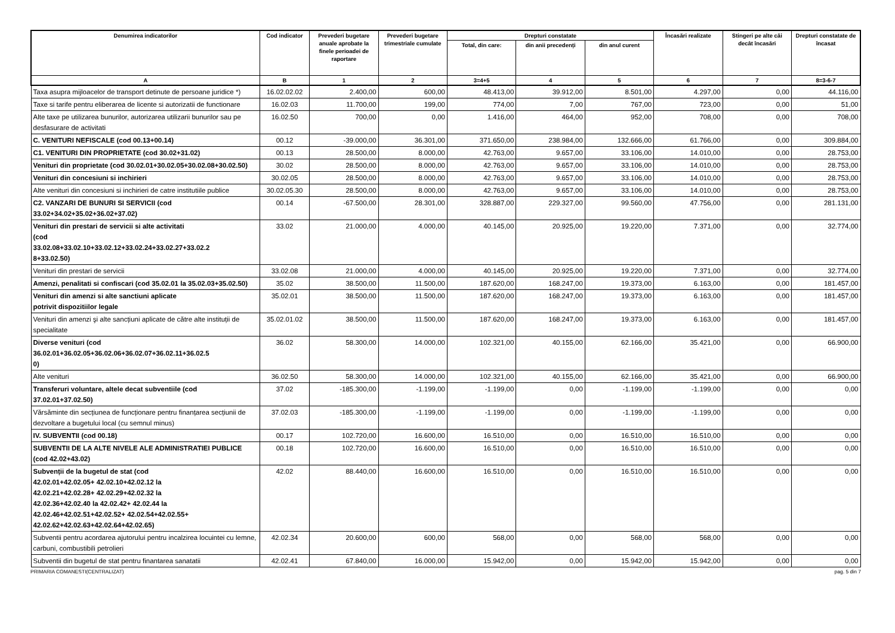| Denumirea indicatorilor | Cod indicator | Prevederi bugetare anuale aprobate la finele perioadei de raportare | Prevederi bugetare trimestriale cumulate | Drepturi constatate | | | Încasări realizate | Stingeri pe alte căi decât încasări | Drepturi constatate de încasat |
| --- | --- | --- | --- | --- | --- | --- | --- | --- | --- |
| | | | | Total, din care: | din anii precedenți | din anul curent | | | |
| A | B | 1 | 2 | 3=4+5 | 4 | 5 | 6 | 7 | 8=3-6-7 |
| Taxa asupra mijloacelor de transport detinute de persoane juridice *) | 16.02.02.02 | 2.400,00 | 600,00 | 48.413,00 | 39.912,00 | 8.501,00 | 4.297,00 | 0,00 | 44.116,00 |
| Taxe si tarife pentru eliberarea de licente si autorizatii de functionare | 16.02.03 | 11.700,00 | 199,00 | 774,00 | 7,00 | 767,00 | 723,00 | 0,00 | 51,00 |
| Alte taxe pe utilizarea bunurilor, autorizarea utilizarii bunurilor sau pe desfasurare de activitati | 16.02.50 | 700,00 | 0,00 | 1.416,00 | 464,00 | 952,00 | 708,00 | 0,00 | 708,00 |
| C. VENITURI NEFISCALE (cod 00.13+00.14) | 00.12 | -39.000,00 | 36.301,00 | 371.650,00 | 238.984,00 | 132.666,00 | 61.766,00 | 0,00 | 309.884,00 |
| C1. VENITURI DIN PROPRIETATE (cod 30.02+31.02) | 00.13 | 28.500,00 | 8.000,00 | 42.763,00 | 9.657,00 | 33.106,00 | 14.010,00 | 0,00 | 28.753,00 |
| Venituri din proprietate (cod 30.02.01+30.02.05+30.02.08+30.02.50) | 30.02 | 28.500,00 | 8.000,00 | 42.763,00 | 9.657,00 | 33.106,00 | 14.010,00 | 0,00 | 28.753,00 |
| Venituri din concesiuni si inchirieri | 30.02.05 | 28.500,00 | 8.000,00 | 42.763,00 | 9.657,00 | 33.106,00 | 14.010,00 | 0,00 | 28.753,00 |
| Alte venituri din concesiuni si inchirieri de catre institutiile publice | 30.02.05.30 | 28.500,00 | 8.000,00 | 42.763,00 | 9.657,00 | 33.106,00 | 14.010,00 | 0,00 | 28.753,00 |
| C2. VANZARI DE BUNURI SI SERVICII (cod 33.02+34.02+35.02+36.02+37.02) | 00.14 | -67.500,00 | 28.301,00 | 328.887,00 | 229.327,00 | 99.560,00 | 47.756,00 | 0,00 | 281.131,00 |
| Venituri din prestari de servicii si alte activitati (cod 33.02.08+33.02.10+33.02.12+33.02.24+33.02.27+33.02.2 8+33.02.50) | 33.02 | 21.000,00 | 4.000,00 | 40.145,00 | 20.925,00 | 19.220,00 | 7.371,00 | 0,00 | 32.774,00 |
| Venituri din prestari de servicii | 33.02.08 | 21.000,00 | 4.000,00 | 40.145,00 | 20.925,00 | 19.220,00 | 7.371,00 | 0,00 | 32.774,00 |
| Amenzi, penalitati si confiscari (cod 35.02.01 la 35.02.03+35.02.50) | 35.02 | 38.500,00 | 11.500,00 | 187.620,00 | 168.247,00 | 19.373,00 | 6.163,00 | 0,00 | 181.457,00 |
| Venituri din amenzi si alte sanctiuni aplicate potrivit dispozitiilor legale | 35.02.01 | 38.500,00 | 11.500,00 | 187.620,00 | 168.247,00 | 19.373,00 | 6.163,00 | 0,00 | 181.457,00 |
| Venituri din amenzi şi alte sancțiuni aplicate de către alte instituții de specialitate | 35.02.01.02 | 38.500,00 | 11.500,00 | 187.620,00 | 168.247,00 | 19.373,00 | 6.163,00 | 0,00 | 181.457,00 |
| Diverse venituri (cod 36.02.01+36.02.05+36.02.06+36.02.07+36.02.11+36.02.5 0) | 36.02 | 58.300,00 | 14.000,00 | 102.321,00 | 40.155,00 | 62.166,00 | 35.421,00 | 0,00 | 66.900,00 |
| Alte venituri | 36.02.50 | 58.300,00 | 14.000,00 | 102.321,00 | 40.155,00 | 62.166,00 | 35.421,00 | 0,00 | 66.900,00 |
| Transferuri voluntare, altele decat subventiile (cod 37.02.01+37.02.50) | 37.02 | -185.300,00 | -1.199,00 | -1.199,00 | 0,00 | -1.199,00 | -1.199,00 | 0,00 | 0,00 |
| Vărsăminte din secțiunea de funcționare pentru finanțarea secțiunii de dezvoltare a bugetului local (cu semnul minus) | 37.02.03 | -185.300,00 | -1.199,00 | -1.199,00 | 0,00 | -1.199,00 | -1.199,00 | 0,00 | 0,00 |
| IV. SUBVENTII (cod 00.18) | 00.17 | 102.720,00 | 16.600,00 | 16.510,00 | 0,00 | 16.510,00 | 16.510,00 | 0,00 | 0,00 |
| SUBVENTII DE LA ALTE NIVELE ALE ADMINISTRATIEI PUBLICE (cod 42.02+43.02) | 00.18 | 102.720,00 | 16.600,00 | 16.510,00 | 0,00 | 16.510,00 | 16.510,00 | 0,00 | 0,00 |
| Subvenții de la bugetul de stat (cod 42.02.01+42.02.05+ 42.02.10+42.02.12 la 42.02.21+42.02.28+ 42.02.29+42.02.32 la 42.02.36+42.02.40 la 42.02.42+ 42.02.44 la 42.02.46+42.02.51+42.02.52+ 42.02.54+42.02.55+ 42.02.62+42.02.63+42.02.64+42.02.65) | 42.02 | 88.440,00 | 16.600,00 | 16.510,00 | 0,00 | 16.510,00 | 16.510,00 | 0,00 | 0,00 |
| Subventii pentru acordarea ajutorului pentru incalzirea locuintei cu lemne, carbuni, combustibili petrolieri | 42.02.34 | 20.600,00 | 600,00 | 568,00 | 0,00 | 568,00 | 568,00 | 0,00 | 0,00 |
| Subventii din bugetul de stat pentru finantarea sanatatii | 42.02.41 | 67.840,00 | 16.000,00 | 15.942,00 | 0,00 | 15.942,00 | 15.942,00 | 0,00 | 0,00 |
PRIMARIA COMANESTI(CENTRALIZAT) pag. 5 din 7